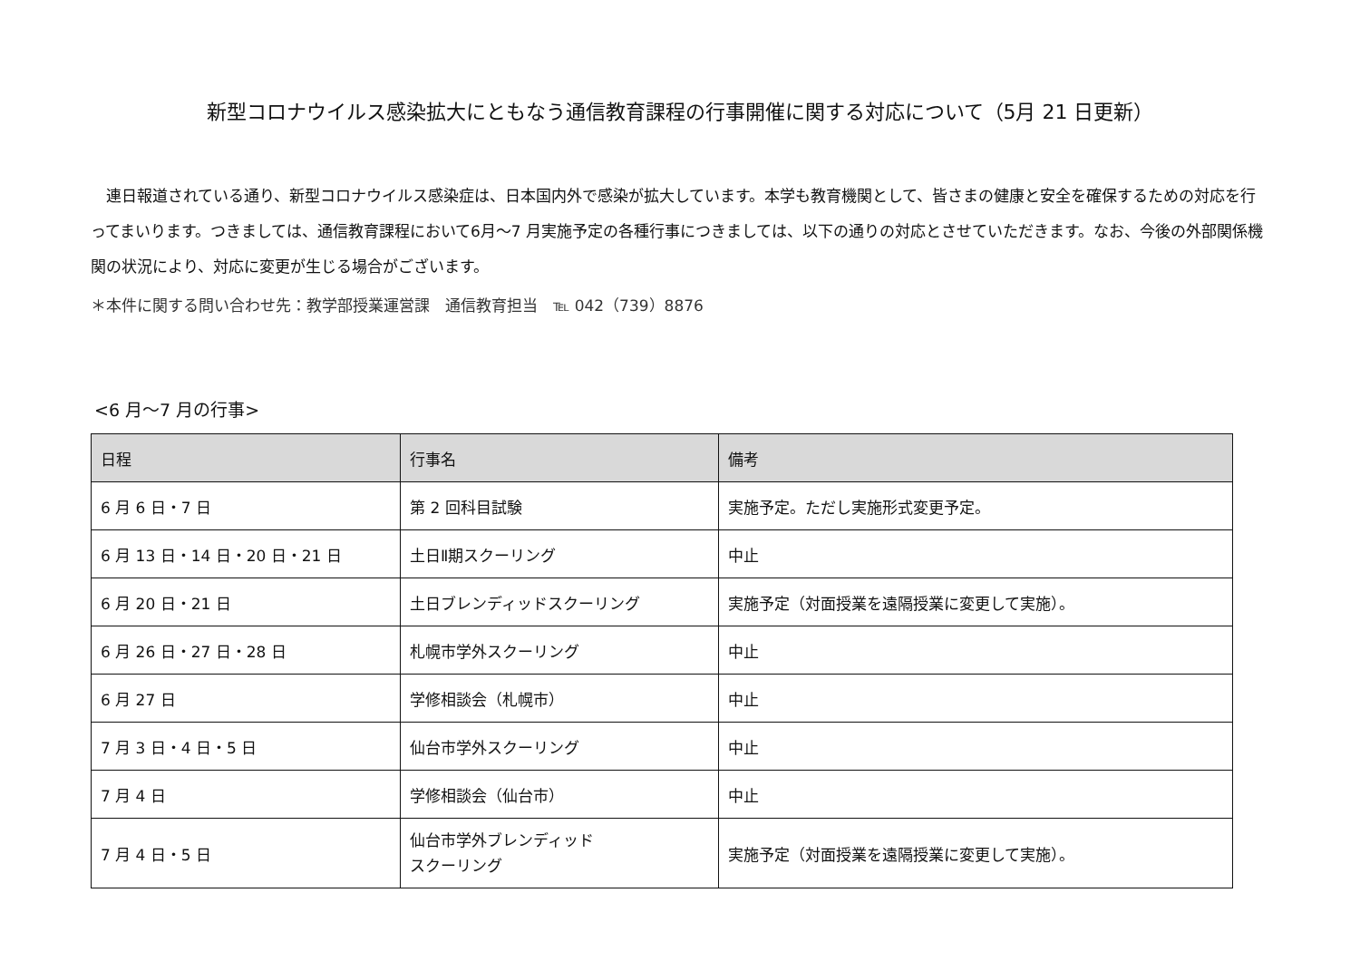新型コロナウイルス感染拡大にともなう通信教育課程の行事開催に関する対応について（5月 21 日更新）
　連日報道されている通り、新型コロナウイルス感染症は、日本国内外で感染が拡大しています。本学も教育機関として、皆さまの健康と安全を確保するための対応を行ってまいります。つきましては、通信教育課程において6月～7 月実施予定の各種行事につきましては、以下の通りの対応とさせていただきます。なお、今後の外部関係機関の状況により、対応に変更が生じる場合がございます。
＊本件に関する問い合わせ先：教学部授業運営課　通信教育担当　℡ 042（739）8876
<6 月～7 月の行事>
| 日程 | 行事名 | 備考 |
| --- | --- | --- |
| 6 月 6 日・7 日 | 第 2 回科目試験 | 実施予定。ただし実施形式変更予定。 |
| 6 月 13 日・14 日・20 日・21 日 | 土日Ⅱ期スクーリング | 中止 |
| 6 月 20 日・21 日 | 土日ブレンディッドスクーリング | 実施予定（対面授業を遠隔授業に変更して実施）。 |
| 6 月 26 日・27 日・28 日 | 札幌市学外スクーリング | 中止 |
| 6 月 27 日 | 学修相談会（札幌市） | 中止 |
| 7 月 3 日・4 日・5 日 | 仙台市学外スクーリング | 中止 |
| 7 月 4 日 | 学修相談会（仙台市） | 中止 |
| 7 月 4 日・5 日 | 仙台市学外ブレンディッド スクーリング | 実施予定（対面授業を遠隔授業に変更して実施）。 |